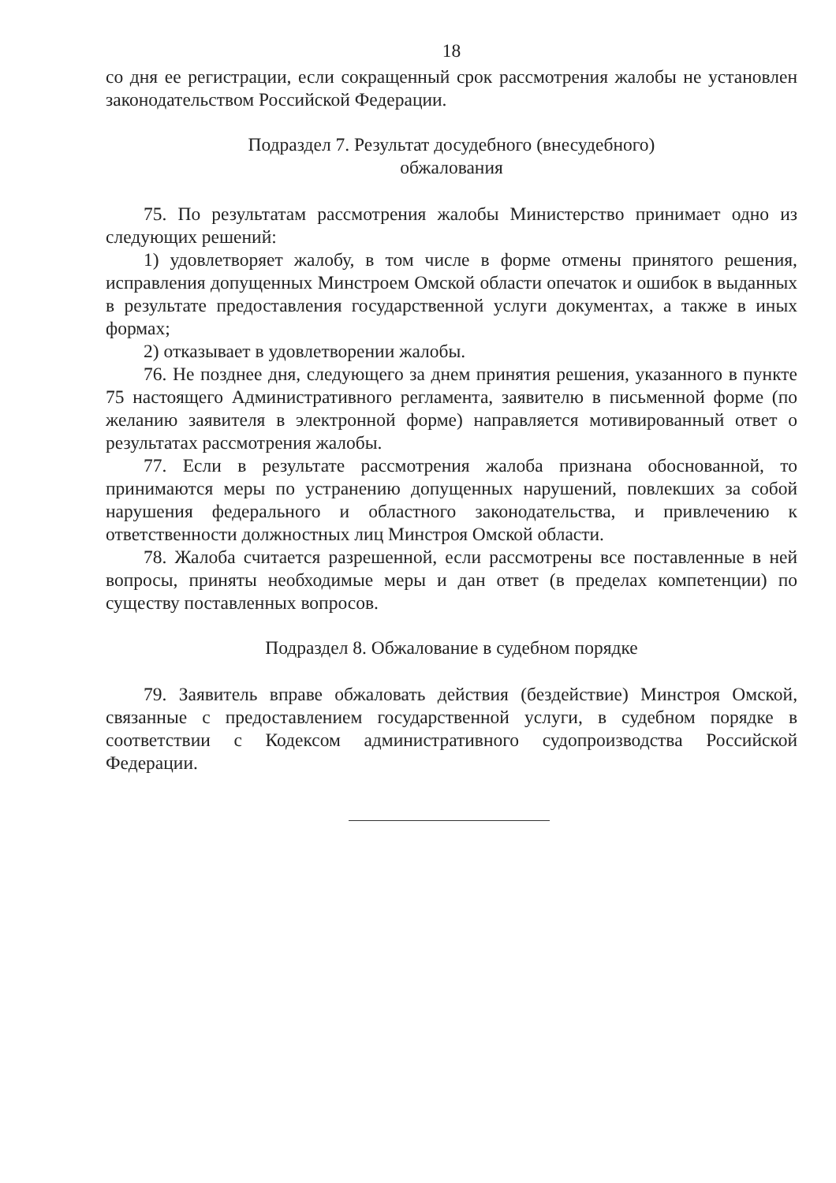18
со дня ее регистрации, если сокращенный срок рассмотрения жалобы не установлен законодательством Российской Федерации.
Подраздел 7. Результат досудебного (внесудебного)
обжалования
75. По результатам рассмотрения жалобы Министерство принимает одно из следующих решений:
1) удовлетворяет жалобу, в том числе в форме отмены принятого решения, исправления допущенных Минстроем Омской области опечаток и ошибок в выданных в результате предоставления государственной услуги документах, а также в иных формах;
2) отказывает в удовлетворении жалобы.
76. Не позднее дня, следующего за днем принятия решения, указанного в пункте 75 настоящего Административного регламента, заявителю в письменной форме (по желанию заявителя в электронной форме) направляется мотивированный ответ о результатах рассмотрения жалобы.
77. Если в результате рассмотрения жалоба признана обоснованной, то принимаются меры по устранению допущенных нарушений, повлекших за собой нарушения федерального и областного законодательства, и привлечению к ответственности должностных лиц Минстроя Омской области.
78. Жалоба считается разрешенной, если рассмотрены все поставленные в ней вопросы, приняты необходимые меры и дан ответ (в пределах компетенции) по существу поставленных вопросов.
Подраздел 8. Обжалование в судебном порядке
79. Заявитель вправе обжаловать действия (бездействие) Минстроя Омской, связанные с предоставлением государственной услуги, в судебном порядке в соответствии с Кодексом административного судопроизводства Российской Федерации.